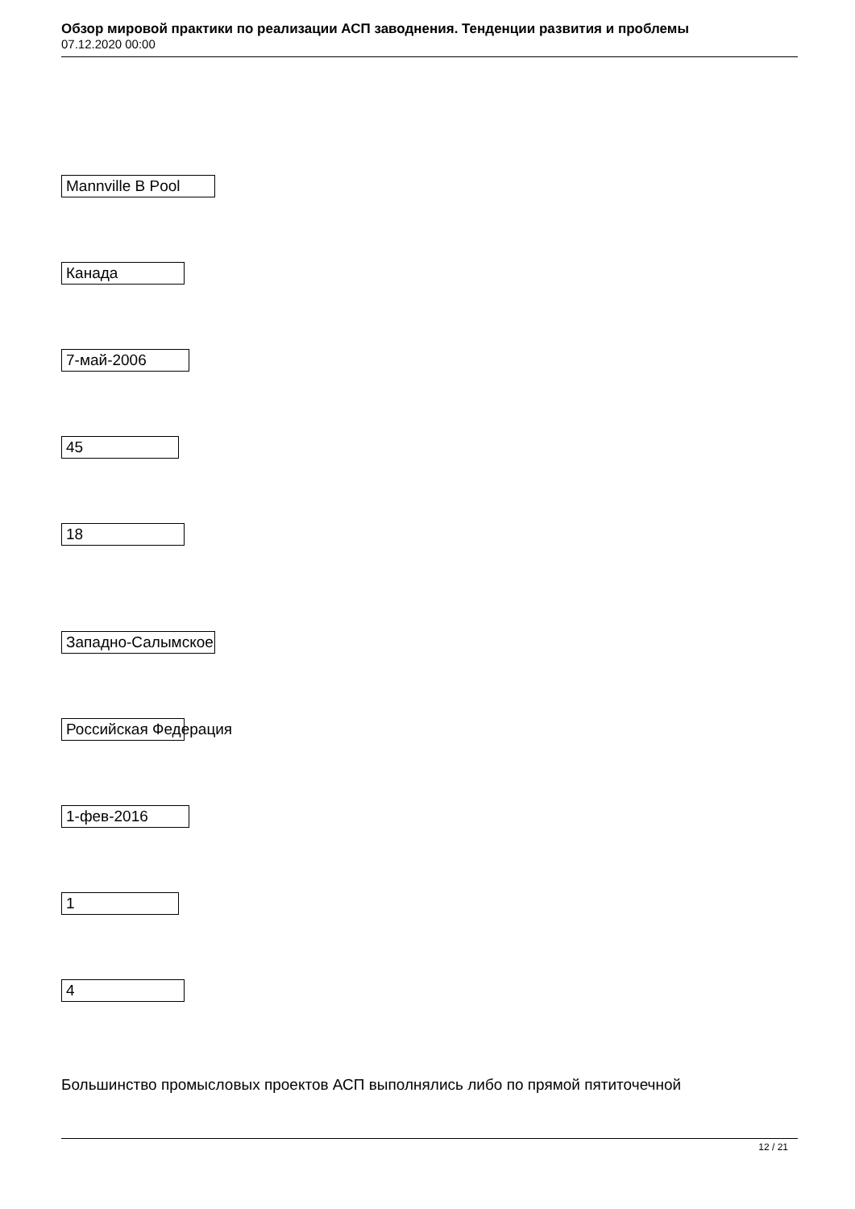Обзор мировой практики по реализации АСП заводнения. Тенденции развития и проблемы
07.12.2020 00:00
Mannville B Pool
Канада
7-май-2006
45
18
Западно-Салымское
Российская Федерация
1-фев-2016
1
4
Большинство промысловых проектов АСП выполнялись либо по прямой пятиточечной
12 / 21